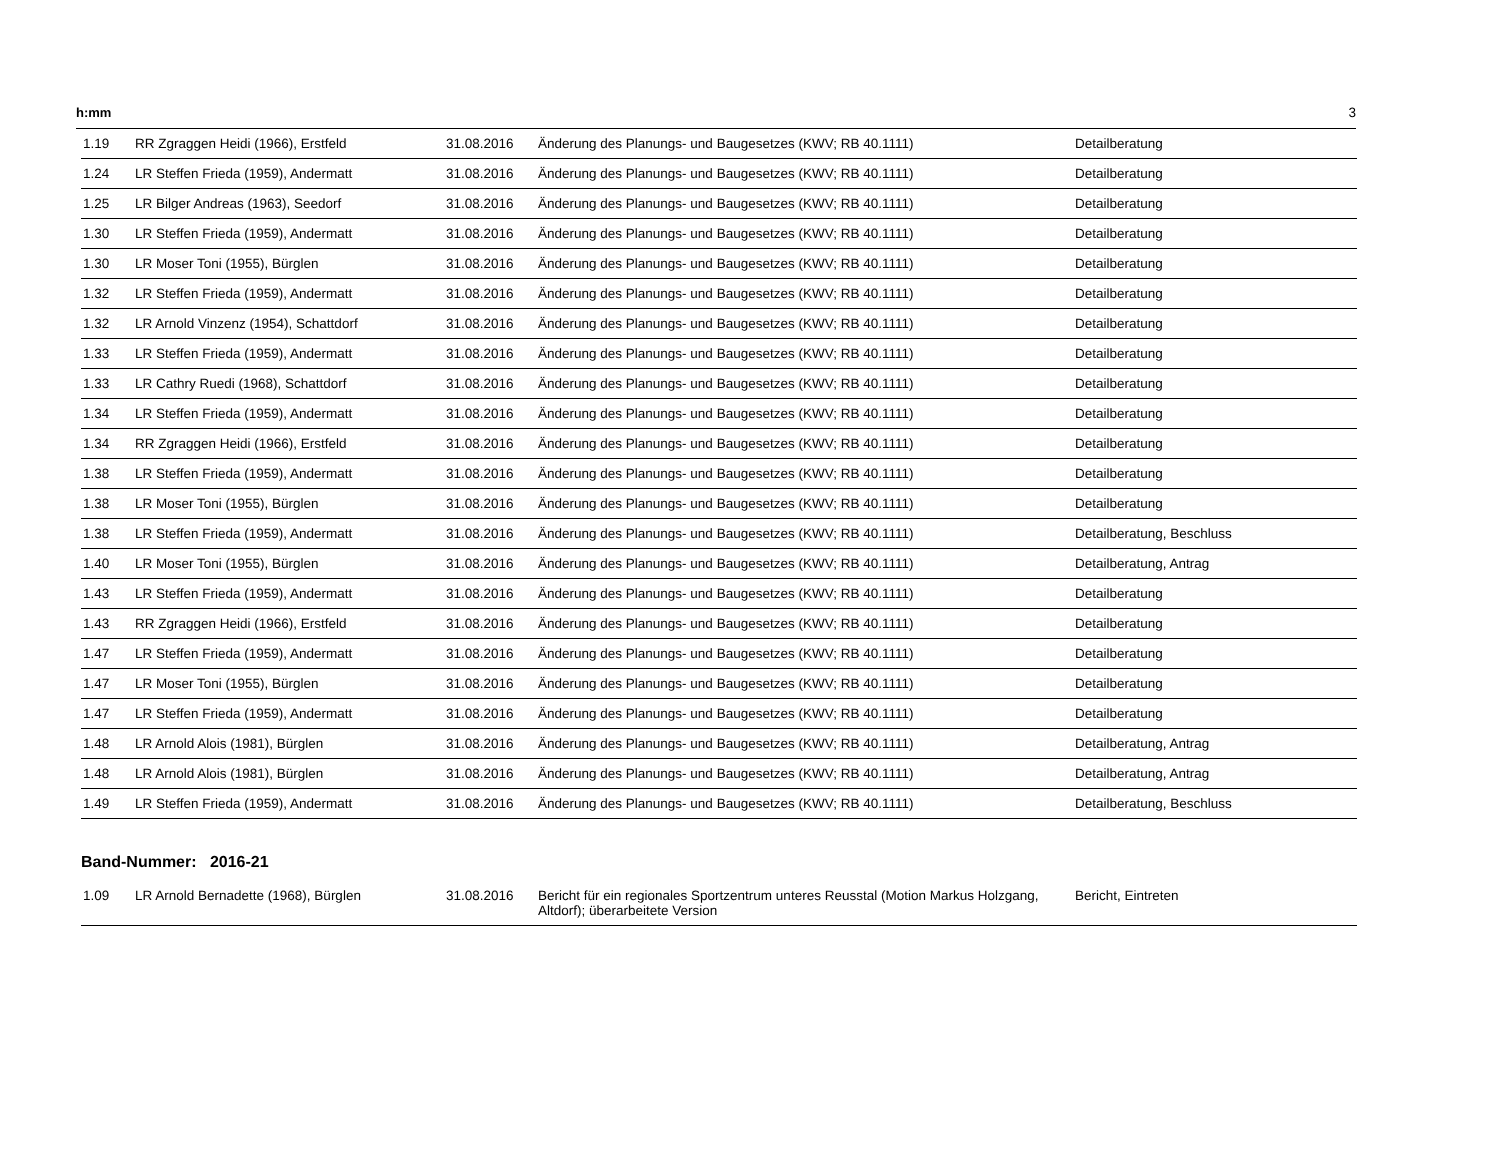h:mm 3
| 1.19 | RR Zgraggen Heidi (1966), Erstfeld | 31.08.2016 | Änderung des Planungs- und Baugesetzes (KWV; RB 40.1111) | Detailberatung |
| 1.24 | LR Steffen Frieda (1959), Andermatt | 31.08.2016 | Änderung des Planungs- und Baugesetzes (KWV; RB 40.1111) | Detailberatung |
| 1.25 | LR Bilger Andreas (1963), Seedorf | 31.08.2016 | Änderung des Planungs- und Baugesetzes (KWV; RB 40.1111) | Detailberatung |
| 1.30 | LR Steffen Frieda (1959), Andermatt | 31.08.2016 | Änderung des Planungs- und Baugesetzes (KWV; RB 40.1111) | Detailberatung |
| 1.30 | LR Moser Toni (1955), Bürglen | 31.08.2016 | Änderung des Planungs- und Baugesetzes (KWV; RB 40.1111) | Detailberatung |
| 1.32 | LR Steffen Frieda (1959), Andermatt | 31.08.2016 | Änderung des Planungs- und Baugesetzes (KWV; RB 40.1111) | Detailberatung |
| 1.32 | LR Arnold Vinzenz (1954), Schattdorf | 31.08.2016 | Änderung des Planungs- und Baugesetzes (KWV; RB 40.1111) | Detailberatung |
| 1.33 | LR Steffen Frieda (1959), Andermatt | 31.08.2016 | Änderung des Planungs- und Baugesetzes (KWV; RB 40.1111) | Detailberatung |
| 1.33 | LR Cathry Ruedi (1968), Schattdorf | 31.08.2016 | Änderung des Planungs- und Baugesetzes (KWV; RB 40.1111) | Detailberatung |
| 1.34 | LR Steffen Frieda (1959), Andermatt | 31.08.2016 | Änderung des Planungs- und Baugesetzes (KWV; RB 40.1111) | Detailberatung |
| 1.34 | RR Zgraggen Heidi (1966), Erstfeld | 31.08.2016 | Änderung des Planungs- und Baugesetzes (KWV; RB 40.1111) | Detailberatung |
| 1.38 | LR Steffen Frieda (1959), Andermatt | 31.08.2016 | Änderung des Planungs- und Baugesetzes (KWV; RB 40.1111) | Detailberatung |
| 1.38 | LR Moser Toni (1955), Bürglen | 31.08.2016 | Änderung des Planungs- und Baugesetzes (KWV; RB 40.1111) | Detailberatung |
| 1.38 | LR Steffen Frieda (1959), Andermatt | 31.08.2016 | Änderung des Planungs- und Baugesetzes (KWV; RB 40.1111) | Detailberatung, Beschluss |
| 1.40 | LR Moser Toni (1955), Bürglen | 31.08.2016 | Änderung des Planungs- und Baugesetzes (KWV; RB 40.1111) | Detailberatung, Antrag |
| 1.43 | LR Steffen Frieda (1959), Andermatt | 31.08.2016 | Änderung des Planungs- und Baugesetzes (KWV; RB 40.1111) | Detailberatung |
| 1.43 | RR Zgraggen Heidi (1966), Erstfeld | 31.08.2016 | Änderung des Planungs- und Baugesetzes (KWV; RB 40.1111) | Detailberatung |
| 1.47 | LR Steffen Frieda (1959), Andermatt | 31.08.2016 | Änderung des Planungs- und Baugesetzes (KWV; RB 40.1111) | Detailberatung |
| 1.47 | LR Moser Toni (1955), Bürglen | 31.08.2016 | Änderung des Planungs- und Baugesetzes (KWV; RB 40.1111) | Detailberatung |
| 1.47 | LR Steffen Frieda (1959), Andermatt | 31.08.2016 | Änderung des Planungs- und Baugesetzes (KWV; RB 40.1111) | Detailberatung |
| 1.48 | LR Arnold Alois (1981), Bürglen | 31.08.2016 | Änderung des Planungs- und Baugesetzes (KWV; RB 40.1111) | Detailberatung, Antrag |
| 1.48 | LR Arnold Alois (1981), Bürglen | 31.08.2016 | Änderung des Planungs- und Baugesetzes (KWV; RB 40.1111) | Detailberatung, Antrag |
| 1.49 | LR Steffen Frieda (1959), Andermatt | 31.08.2016 | Änderung des Planungs- und Baugesetzes (KWV; RB 40.1111) | Detailberatung, Beschluss |
Band-Nummer: 2016-21
| 1.09 | LR Arnold Bernadette (1968), Bürglen | 31.08.2016 | Bericht für ein regionales Sportzentrum unteres Reusstal (Motion Markus Holzgang, Altdorf); überarbeitete Version | Bericht, Eintreten |